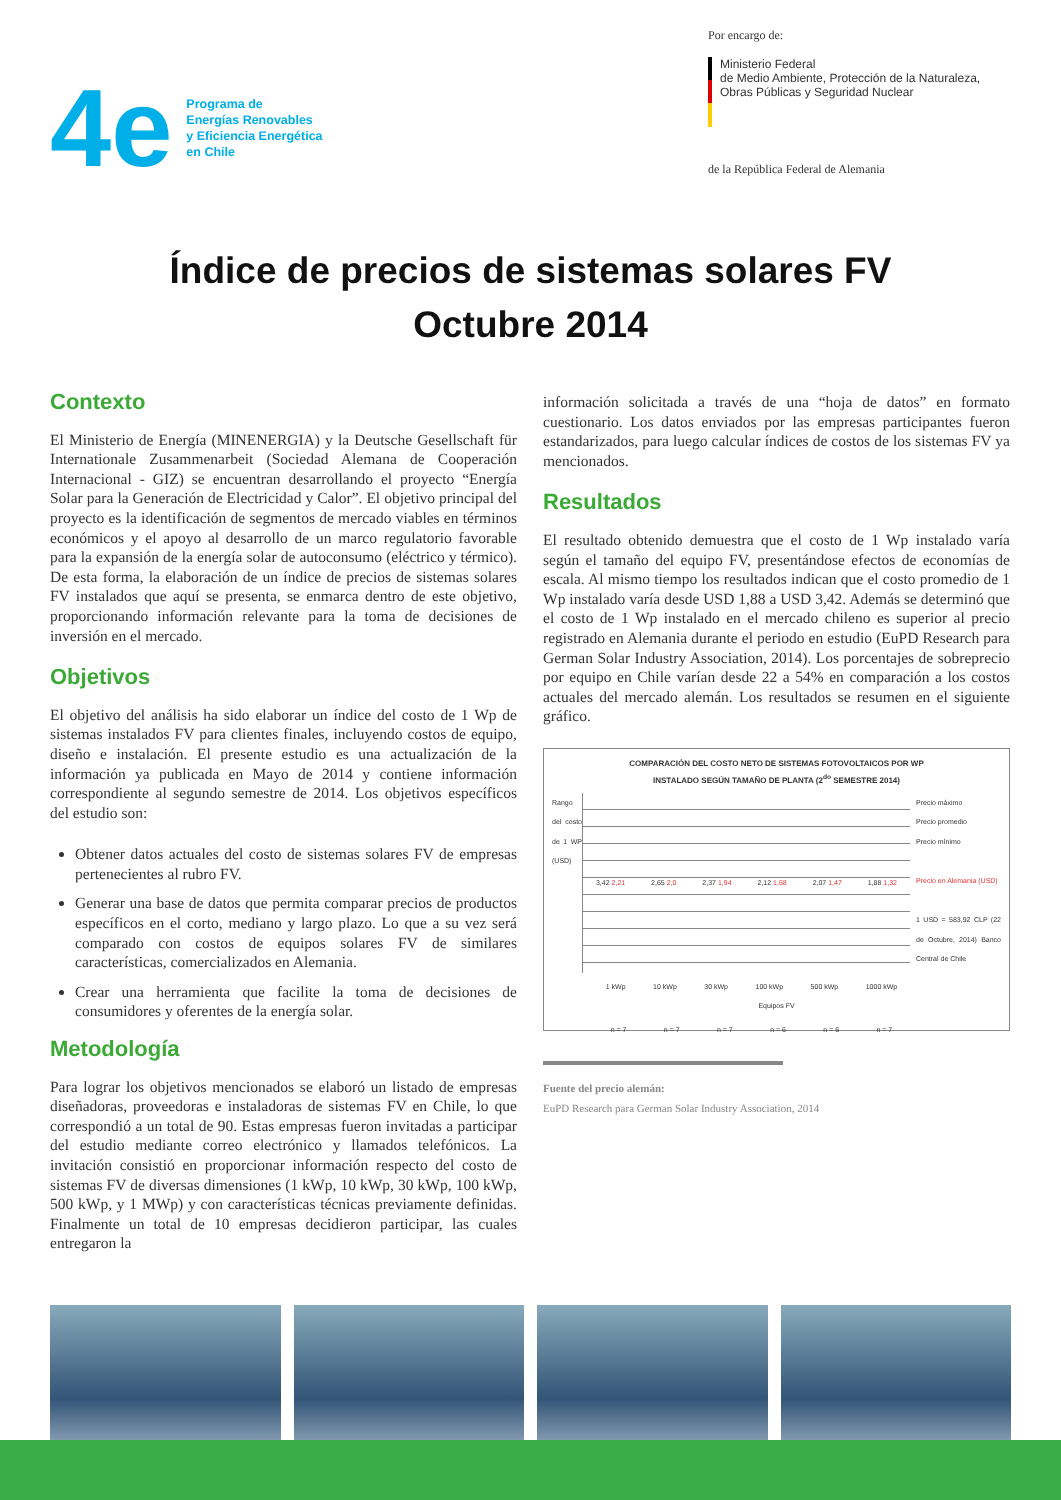4e
Programa de
Energías Renovables
y Eficiencia Energética
en Chile
Por encargo de:
Ministerio Federal
de Medio Ambiente, Protección de la Naturaleza,
Obras Públicas y Seguridad Nuclear
de la República Federal de Alemania
Índice de precios de sistemas solares FV
Octubre 2014
Contexto
El Ministerio de Energía (MINENERGIA) y la Deutsche Gesellschaft für Internationale Zusammenarbeit (Sociedad Alemana de Cooperación Internacional - GIZ) se encuentran desarrollando el proyecto “Energía Solar para la Generación de Electricidad y Calor”. El objetivo principal del proyecto es la identificación de segmentos de mercado viables en términos económicos y el apoyo al desarrollo de un marco regulatorio favorable para la expansión de la energía solar de autoconsumo (eléctrico y térmico). De esta forma, la elaboración de un índice de precios de sistemas solares FV instalados que aquí se presenta, se enmarca dentro de este objetivo, proporcionando información relevante para la toma de decisiones de inversión en el mercado.
Objetivos
El objetivo del análisis ha sido elaborar un índice del costo de 1 Wp de sistemas instalados FV para clientes finales, incluyendo costos de equipo, diseño e instalación. El presente estudio es una actualización de la información ya publicada en Mayo de 2014 y contiene información correspondiente al segundo semestre de 2014. Los objetivos específicos del estudio son:
Obtener datos actuales del costo de sistemas solares FV de empresas pertenecientes al rubro FV.
Generar una base de datos que permita comparar precios de productos específicos en el corto, mediano y largo plazo. Lo que a su vez será comparado con costos de equipos solares FV de similares características, comercializados en Alemania.
Crear una herramienta que facilite la toma de decisiones de consumidores y oferentes de la energía solar.
Metodología
Para lograr los objetivos mencionados se elaboró un listado de empresas diseñadoras, proveedoras e instaladoras de sistemas FV en Chile, lo que correspondió a un total de 90. Estas empresas fueron invitadas a participar del estudio mediante correo electrónico y llamados telefónicos. La invitación consistió en proporcionar información respecto del costo de sistemas FV de diversas dimensiones (1 kWp, 10 kWp, 30 kWp, 100 kWp, 500 kWp, y 1 MWp) y con características técnicas previamente definidas. Finalmente un total de 10 empresas decidieron participar, las cuales entregaron la
información solicitada a través de una “hoja de datos” en formato cuestionario. Los datos enviados por las empresas participantes fueron estandarizados, para luego calcular índices de costos de los sistemas FV ya mencionados.
Resultados
El resultado obtenido demuestra que el costo de 1 Wp instalado varía según el tamaño del equipo FV, presentándose efectos de economías de escala. Al mismo tiempo los resultados indican que el costo promedio de 1 Wp instalado varía desde USD 1,88 a USD 3,42. Además se determinó que el costo de 1 Wp instalado en el mercado chileno es superior al precio registrado en Alemania durante el periodo en estudio (EuPD Research para German Solar Industry Association, 2014). Los porcentajes de sobreprecio por equipo en Chile varían desde 22 a 54% en comparación a los costos actuales del mercado alemán. Los resultados se resumen en el siguiente gráfico.
COMPARACIÓN DEL COSTO NETO DE SISTEMAS FOTOVOLTAICOS POR WP
INSTALADO SEGÚN TAMAÑO DE PLANTA (2<sup>do</sup> SEMESTRE 2014)
Rango del costo de 1 WP (USD)
3,42 2,21 2,65 2,0 2,37 1,94 2,12 1,68 2,07 1,47 1,88 1,32
Precio máximo
Precio promedio
Precio mínimo
Precio en Alemania (USD)
1 USD = 583,92 CLP (22 de Octubre, 2014) Banco Central de Chile
1 kWp 10 kWp 30 kWp 100 kWp 500 kWp 1000 kWp
Equipos FV
n = 7 n = 7 n = 7 n = 6 n = 6 n = 7
Fuente del precio alemán:
EuPD Research para German Solar Industry Association, 2014